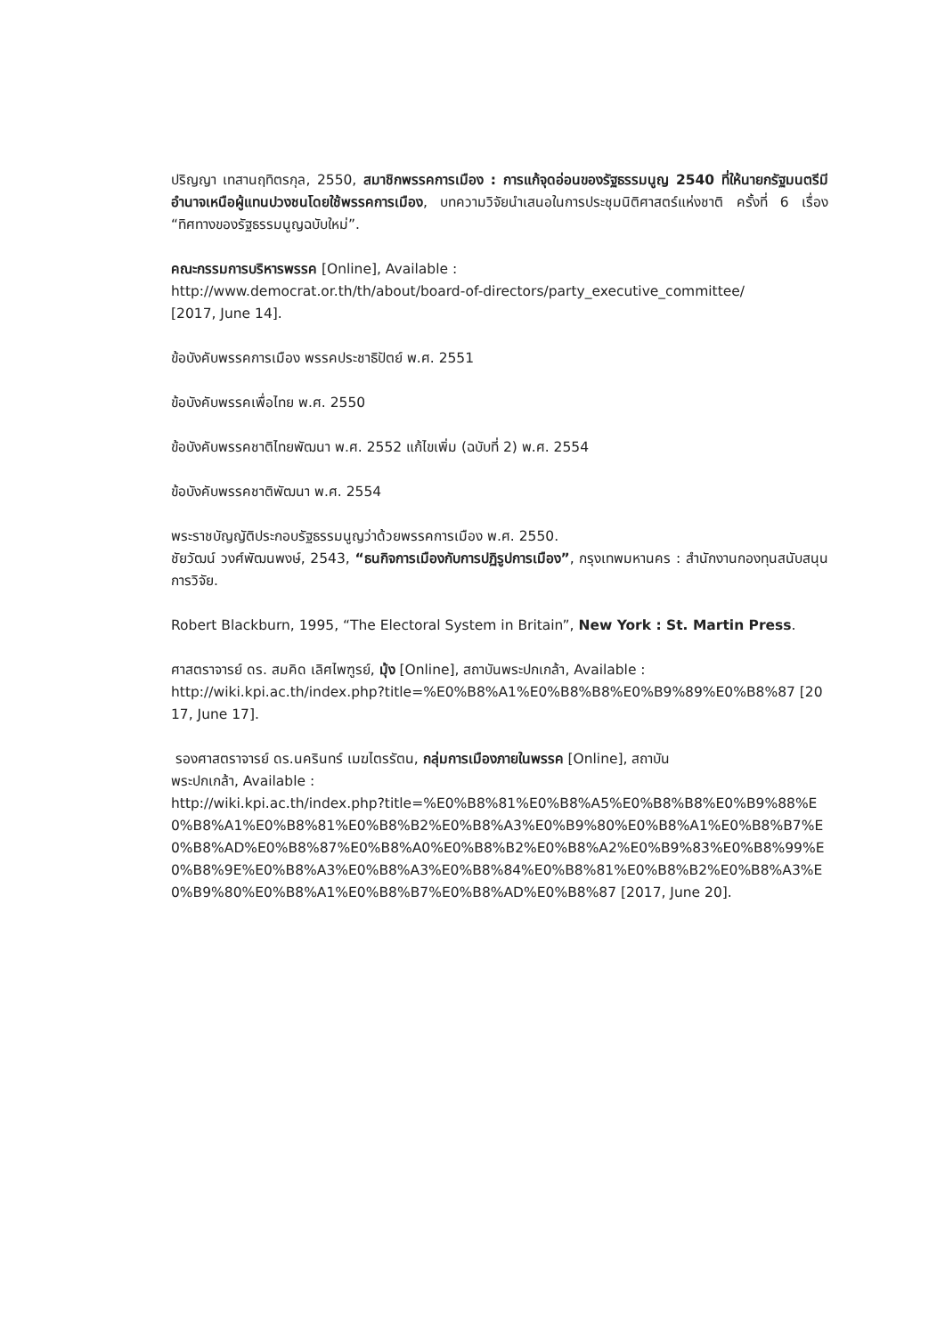ปริญญา เทสานฤทิตรกุล, 2550, สมาชิกพรรคการเมือง : การแก้จุดอ่อนของรัฐธรรมนูญ 2540 ที่ให้นายกรัฐมนตรีมีอำนาจเหนือผู้แทนปวงชนโดยใช้พรรคการเมือง, บทความวิจัยนำเสนอในการประชุมนิติศาสตร์แห่งชาติ ครั้งที่ 6 เรื่อง “ทิศทางของรัฐธรรมนูญฉบับใหม่”.
คณะกรรมการบริหารพรรค [Online], Available :
http://www.democrat.or.th/th/about/board-of-directors/party_executive_committee/
[2017, June 14].
ข้อบังคับพรรคการเมือง พรรคประชาธิปัตย์ พ.ศ. 2551
ข้อบังคับพรรคเพื่อไทย พ.ศ. 2550
ข้อบังคับพรรคชาติไทยพัฒนา พ.ศ. 2552 แก้ไขเพิ่ม (ฉบับที่ 2) พ.ศ. 2554
ข้อบังคับพรรคชาติพัฒนา พ.ศ. 2554
พระราชบัญญัติประกอบรัฐธรรมนูญว่าด้วยพรรคการเมือง พ.ศ. 2550.
ชัยวัฒน์ วงศ์พัฒนพงษ์, 2543, “ธนกิจการเมืองกับการปฏิรูปการเมือง”, กรุงเทพมหานคร : สำนักงานกองทุนสนับสนุนการวิจัย.
Robert Blackburn, 1995, “The Electoral System in Britain”, New York : St. Martin Press.
ศาสตราจารย์ ดร. สมคิด เลิศไพฑูรย์, มุ้ง [Online], สถาบันพระปกเกล้า, Available :
http://wiki.kpi.ac.th/index.php?title=%E0%B8%A1%E0%B8%B8%E0%B9%89%E0%B8%87 [2017, June 17].
รองศาสตราจารย์ ดร.นครินทร์ เมฆไตรรัตน, กลุ่มการเมืองภายในพรรค [Online], สถาบัน
พระปกเกล้า, Available :
http://wiki.kpi.ac.th/index.php?title=%E0%B8%81%E0%B8%A5%E0%B8%B8%E0%B9%88%E0%B8%A1%E0%B8%81%E0%B8%B2%E0%B8%A3%E0%B9%80%E0%B8%A1%E0%B8%B7%E0%B8%AD%E0%B8%87%E0%B8%A0%E0%B8%B2%E0%B8%A2%E0%B9%83%E0%B8%99%E0%B8%9E%E0%B8%A3%E0%B8%A3%E0%B8%84%E0%B8%81%E0%B8%B2%E0%B8%A3%E0%B9%80%E0%B8%A1%E0%B8%B7%E0%B8%AD%E0%B8%87 [2017, June 20].